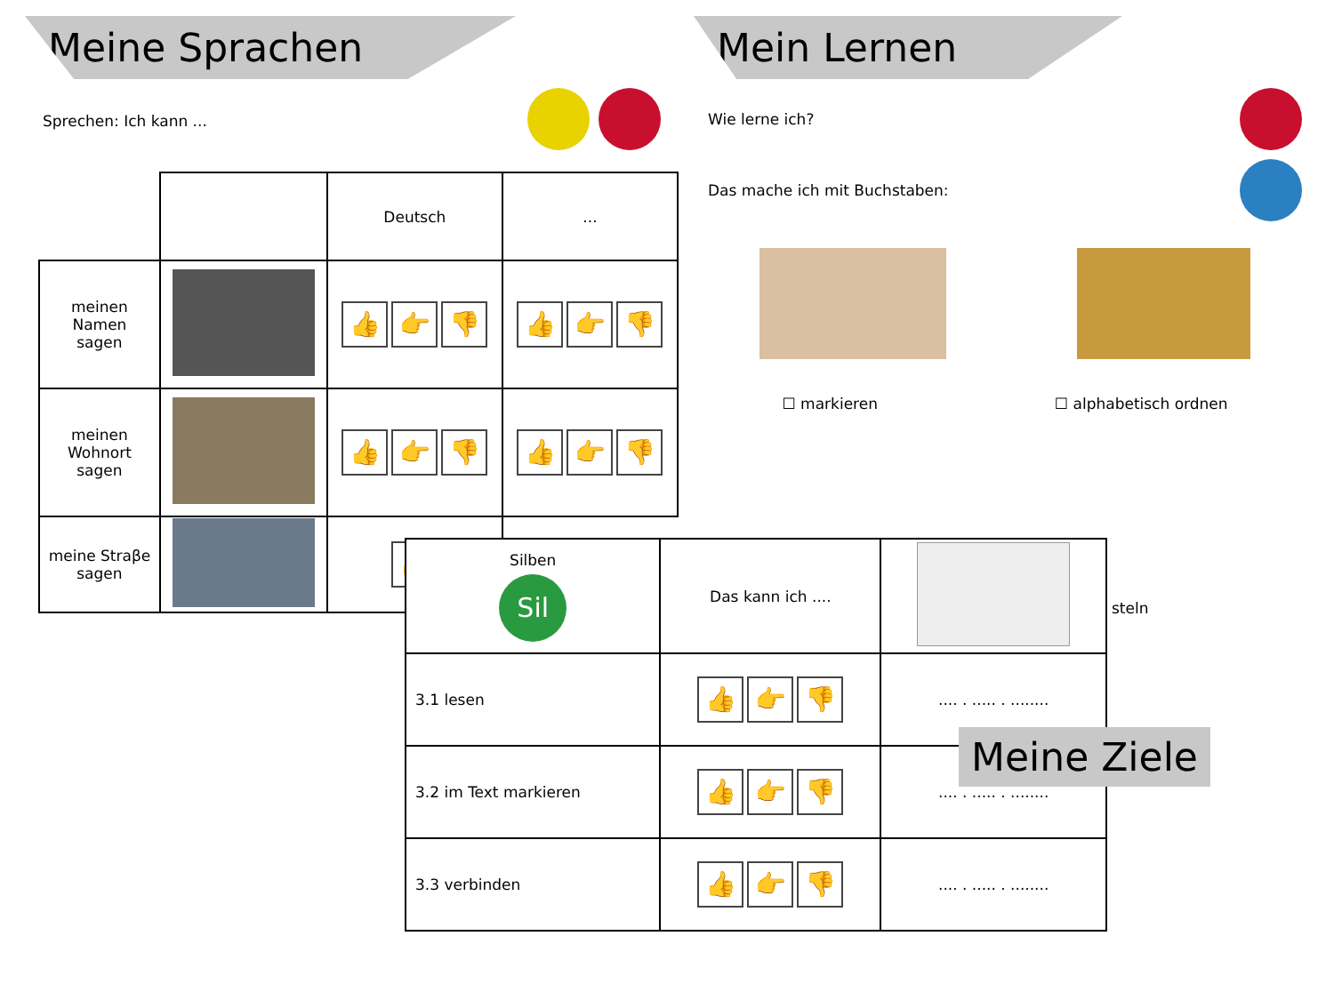Meine Sprachen
Sprechen: Ich kann ...
| | | Deutsch | ... |
| --- | --- | --- | --- |
| meinen Namen sagen | | 👍 👉 👎 | 👍 👉 👎 |
| meinen Wohnort sagen | | 👍 👉 👎 | 👍 👉 👎 |
| meine Straβe sagen | | 👍 | |
Mein Lernen
Wie lerne ich?
Das mache ich mit Buchstaben:
☐ markieren ☐ alphabetisch ordnen
steln
| Silben Sil | Das kann ich .... | |
| 3.1 lesen | 👍 👉 👎 | .... . ..... . ........ |
| 3.2 im Text markieren | 👍 👉 👎 | .... . ..... . ........ |
| 3.3 verbinden | 👍 👉 👎 | .... . ..... . ........ |
Meine Ziele